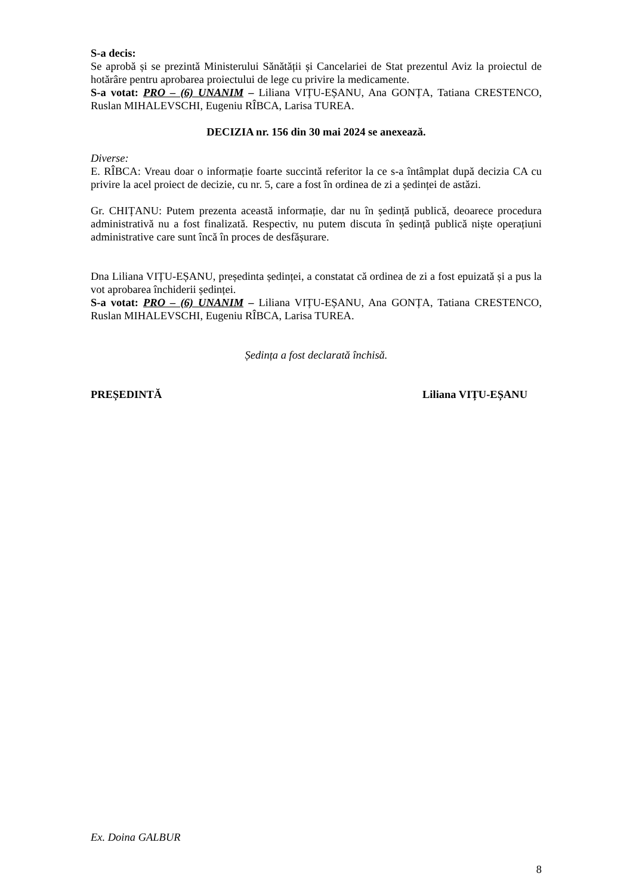S-a decis:
Se aprobă și se prezintă Ministerului Sănătății și Cancelariei de Stat prezentul Aviz la proiectul de hotărâre pentru aprobarea proiectului de lege cu privire la medicamente.
S-a votat: PRO – (6) UNANIM – Liliana VIȚU-EȘANU, Ana GONȚA, Tatiana CRESTENCO, Ruslan MIHALEVSCHI, Eugeniu RÎBCA, Larisa TUREA.
DECIZIA nr. 156 din 30 mai 2024 se anexează.
Diverse:
E. RÎBCA: Vreau doar o informație foarte succintă referitor la ce s-a întâmplat după decizia CA cu privire la acel proiect de decizie, cu nr. 5, care a fost în ordinea de zi a ședinței de astăzi.
Gr. CHIȚANU: Putem prezenta această informație, dar nu în ședință publică, deoarece procedura administrativă nu a fost finalizată. Respectiv, nu putem discuta în ședință publică niște operațiuni administrative care sunt încă în proces de desfășurare.
Dna Liliana VIȚU-EȘANU, președinta ședinței, a constatat că ordinea de zi a fost epuizată și a pus la vot aprobarea închiderii ședinței.
S-a votat: PRO – (6) UNANIM – Liliana VIȚU-EȘANU, Ana GONȚA, Tatiana CRESTENCO, Ruslan MIHALEVSCHI, Eugeniu RÎBCA, Larisa TUREA.
Ședința a fost declarată închisă.
PREȘEDINTĂ Liliana VIȚU-EȘANU
Ex. Doina GALBUR
8